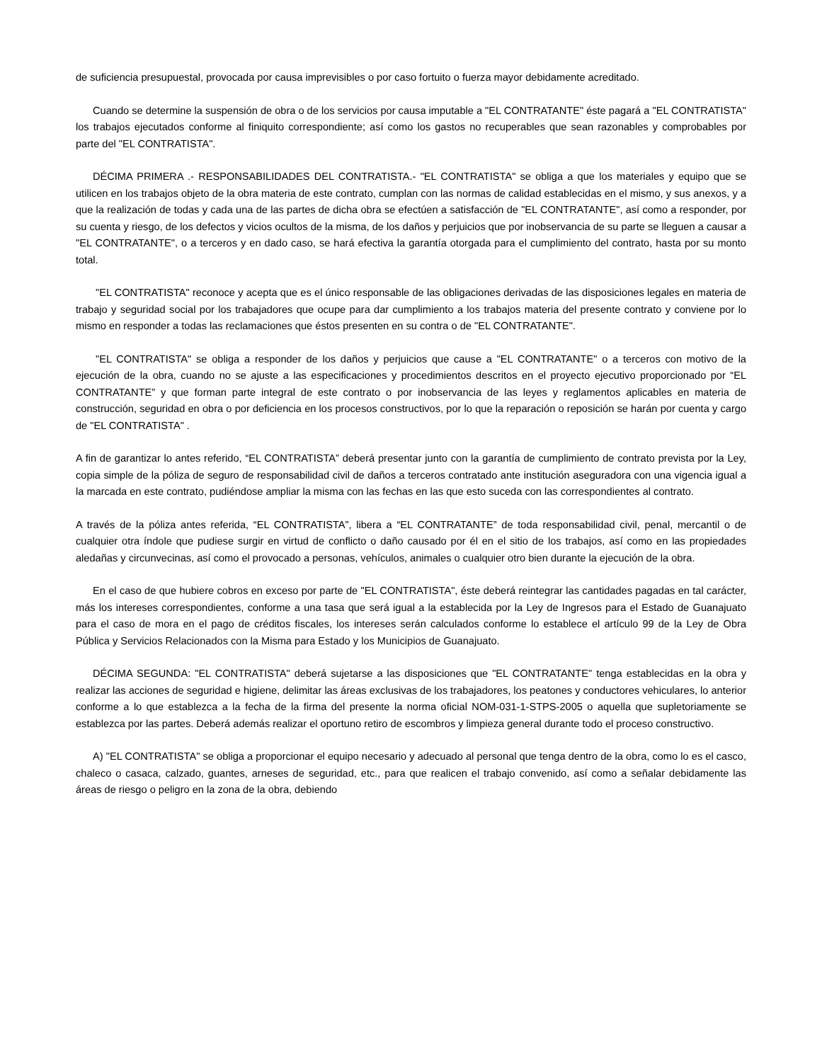de suficiencia presupuestal, provocada por causa imprevisibles o por caso fortuito o fuerza mayor debidamente acreditado.
Cuando se determine la suspensión de obra o de los servicios por causa imputable a "EL CONTRATANTE" éste pagará a "EL CONTRATISTA" los trabajos ejecutados conforme al finiquito correspondiente; así como los gastos no recuperables que sean razonables y comprobables por parte del "EL CONTRATISTA".
DÉCIMA PRIMERA .- RESPONSABILIDADES DEL CONTRATISTA.- "EL CONTRATISTA" se obliga a que los materiales y equipo que se utilicen en los trabajos objeto de la obra materia de este contrato, cumplan con las normas de calidad establecidas en el mismo, y sus anexos, y a que la realización de todas y cada una de las partes de dicha obra se efectúen a satisfacción de "EL CONTRATANTE", así como a responder, por su cuenta y riesgo, de los defectos y vicios ocultos de la misma, de los daños y perjuicios que por inobservancia de su parte se lleguen a causar a "EL CONTRATANTE", o a terceros y en dado caso, se hará efectiva la garantía otorgada para el cumplimiento del contrato, hasta por su monto total.
"EL CONTRATISTA" reconoce y acepta que es el único responsable de las obligaciones derivadas de las disposiciones legales en materia de trabajo y seguridad social por los trabajadores que ocupe para dar cumplimiento a los trabajos materia del presente contrato y conviene por lo mismo en responder a todas las reclamaciones que éstos presenten en su contra o de "EL CONTRATANTE".
"EL CONTRATISTA" se obliga a responder de los daños y perjuicios que cause a "EL CONTRATANTE" o a terceros con motivo de la ejecución de la obra, cuando no se ajuste a las especificaciones y procedimientos descritos en el proyecto ejecutivo proporcionado por “EL CONTRATANTE” y que forman parte integral de este contrato o por inobservancia de las leyes y reglamentos aplicables en materia de construcción, seguridad en obra o por deficiencia en los procesos constructivos, por lo que la reparación o reposición se harán por cuenta y cargo de "EL CONTRATISTA" .
A fin de garantizar lo antes referido, “EL CONTRATISTA” deberá presentar junto con la garantía de cumplimiento de contrato prevista por la Ley, copia simple de la póliza de seguro de responsabilidad civil de daños a terceros contratado ante institución aseguradora con una vigencia igual a la marcada en este contrato, pudiéndose ampliar la misma con las fechas en las que esto suceda con las correspondientes al contrato.
A través de la póliza antes referida, “EL CONTRATISTA”, libera a “EL CONTRATANTE” de toda responsabilidad civil, penal, mercantil o de cualquier otra índole que pudiese surgir en virtud de conflicto o daño causado por él en el sitio de los trabajos, así como en las propiedades aledañas y circunvecinas, así como el provocado a personas, vehículos, animales o cualquier otro bien durante la ejecución de la obra.
En el caso de que hubiere cobros en exceso por parte de "EL CONTRATISTA", éste deberá reintegrar las cantidades pagadas en tal carácter, más los intereses correspondientes, conforme a una tasa que será igual a la establecida por la Ley de Ingresos para el Estado de Guanajuato para el caso de mora en el pago de créditos fiscales, los intereses serán calculados conforme lo establece el artículo 99 de la Ley de Obra Pública y Servicios Relacionados con la Misma para Estado y los Municipios de Guanajuato.
DÉCIMA SEGUNDA: "EL CONTRATISTA" deberá sujetarse a las disposiciones que "EL CONTRATANTE" tenga establecidas en la obra y realizar las acciones de seguridad e higiene, delimitar las áreas exclusivas de los trabajadores, los peatones y conductores vehiculares, lo anterior conforme a lo que establezca a la fecha de la firma del presente la norma oficial NOM-031-1-STPS-2005 o aquella que supletoriamente se establezca por las partes. Deberá además realizar el oportuno retiro de escombros y limpieza general durante todo el proceso constructivo.
A) "EL CONTRATISTA" se obliga a proporcionar el equipo necesario y adecuado al personal que tenga dentro de la obra, como lo es el casco, chaleco o casaca, calzado, guantes, arneses de seguridad, etc., para que realicen el trabajo convenido, así como a señalar debidamente las áreas de riesgo o peligro en la zona de la obra, debiendo